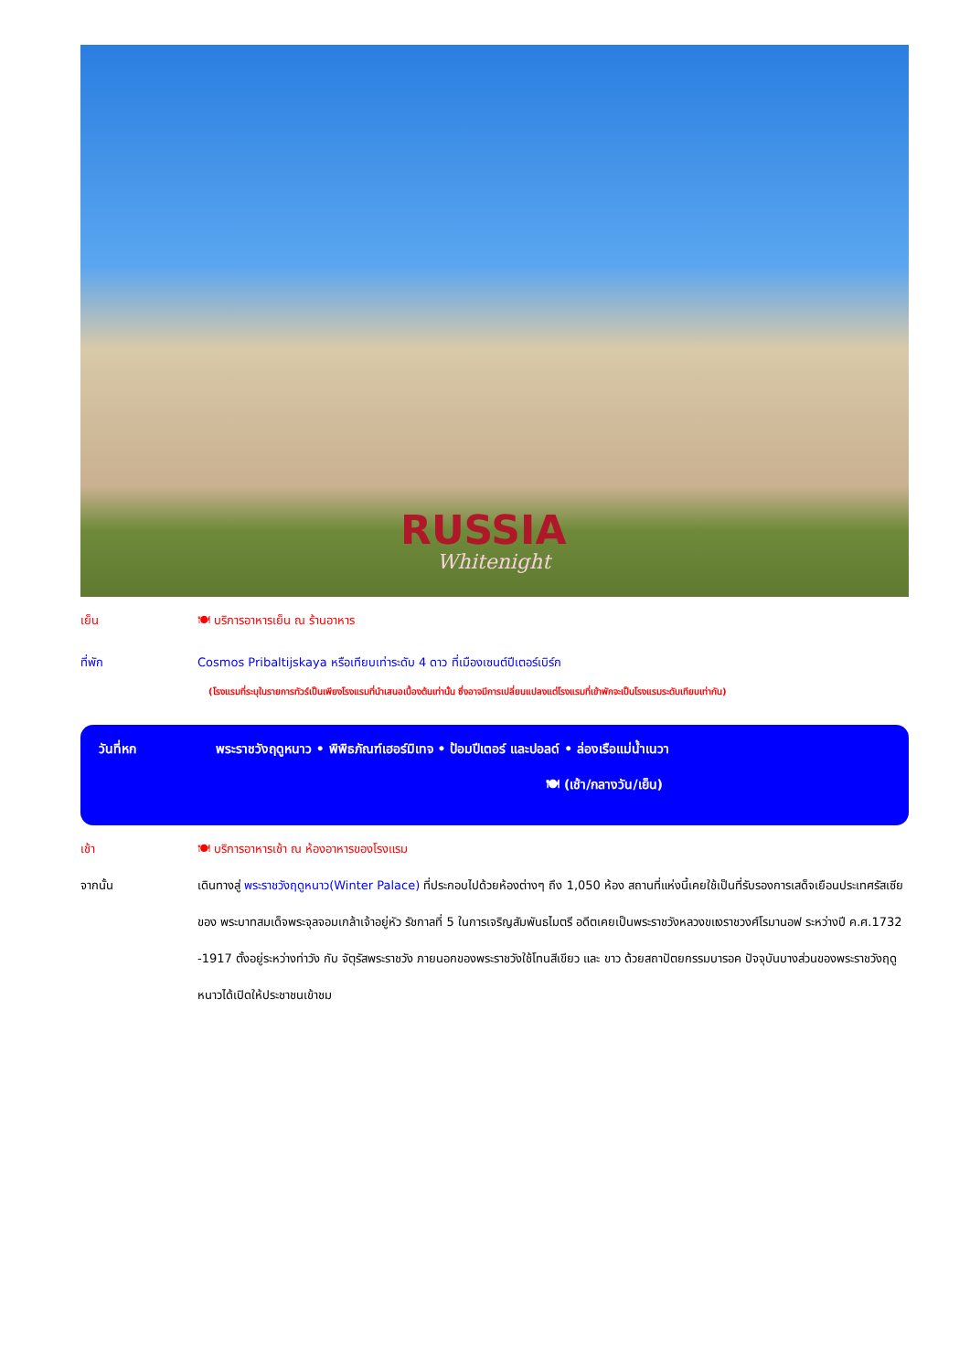RUSSIA
Whitenight
เย็น 🍽 บริการอาหารเย็น ณ ร้านอาหาร
ที่พัก Cosmos Pribaltijskaya หรือเทียบเท่าระดับ 4 ดาว ที่เมืองเซนต์ปีเตอร์เบิร์ก
(โรงแรมที่ระบุในรายการทัวร์เป็นเพียงโรงแรมที่นำเสนอเบื้องต้นเท่านั้น ซึ่งอาจมีการเปลี่ยนแปลงแต่โรงแรมที่เข้าพักจะเป็นโรงแรมระดับเทียบเท่ากัน)
วันที่หก พระราชวังฤดูหนาว • พิพิธภัณฑ์เฮอร์มิเทจ • ป้อมปีเตอร์ และปอลด์ • ล่องเรือแม่น้ำเนวา
🍽 (เช้า/กลางวัน/เย็น)
เช้า 🍽 บริการอาหารเช้า ณ ห้องอาหารของโรงแรม
จากนั้น เดินทางสู่ พระราชวังฤดูหนาว(Winter Palace) ที่ประกอบไปด้วยห้องต่างๆ ถึง 1,050 ห้อง สถานที่แห่งนี้เคยใช้เป็นที่รับรองการเสด็จเยือนประเทศรัสเซียของ พระบาทสมเด็จพระจุลจอมเกล้าเจ้าอยู่หัว รัชกาลที่ 5 ในการเจริญสัมพันธไมตรี อดีตเคยเป็นพระราชวังหลวงขแงราชวงศ์โรมานอฟ ระหว่างปี ค.ศ.1732 -1917 ตั้งอยู่ระหว่างท่าวัง กับ จัตุรัสพระราชวัง ภายนอกของพระราชวังใช้โทนสีเขียว และ ขาว ด้วยสถาปัตยกรรมบารอค ปัจจุบันบางส่วนของพระราชวังฤดูหนาวได้เปิดให้ประชาชนเข้าชม